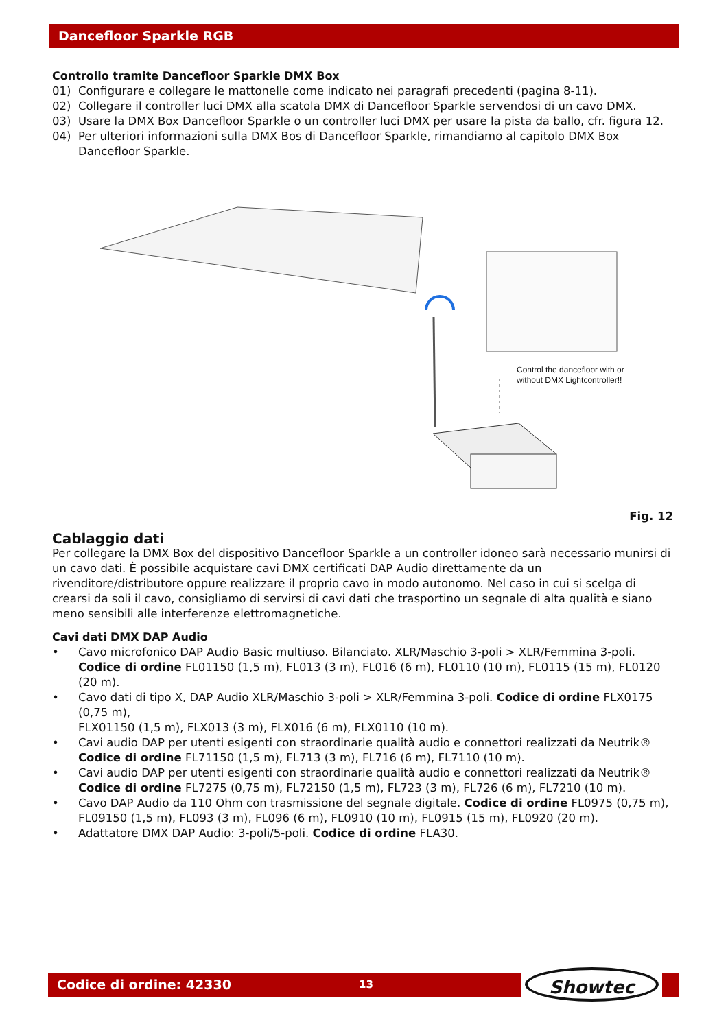Dancefloor Sparkle RGB
Controllo tramite Dancefloor Sparkle DMX Box
01) Configurare e collegare le mattonelle come indicato nei paragrafi precedenti (pagina 8-11).
02) Collegare il controller luci DMX alla scatola DMX di Dancefloor Sparkle servendosi di un cavo DMX.
03) Usare la DMX Box Dancefloor Sparkle o un controller luci DMX per usare la pista da ballo, cfr. figura 12.
04) Per ulteriori informazioni sulla DMX Bos di Dancefloor Sparkle, rimandiamo al capitolo DMX Box Dancefloor Sparkle.
Control the dancefloor with or
without DMX Lightcontroller!!
Fig. 12
Cablaggio dati
Per collegare la DMX Box del dispositivo Dancefloor Sparkle a un controller idoneo sarà necessario munirsi di un cavo dati. È possibile acquistare cavi DMX certificati DAP Audio direttamente da un rivenditore/distributore oppure realizzare il proprio cavo in modo autonomo. Nel caso in cui si scelga di crearsi da soli il cavo, consigliamo di servirsi di cavi dati che trasportino un segnale di alta qualità e siano meno sensibili alle interferenze elettromagnetiche.
Cavi dati DMX DAP Audio
• Cavo microfonico DAP Audio Basic multiuso. Bilanciato. XLR/Maschio 3-poli > XLR/Femmina 3-poli. Codice di ordine FL01150 (1,5 m), FL013 (3 m), FL016 (6 m), FL0110 (10 m), FL0115 (15 m), FL0120 (20 m).
• Cavo dati di tipo X, DAP Audio XLR/Maschio 3-poli > XLR/Femmina 3-poli. Codice di ordine FLX0175 (0,75 m),
FLX01150 (1,5 m), FLX013 (3 m), FLX016 (6 m), FLX0110 (10 m).
• Cavi audio DAP per utenti esigenti con straordinarie qualità audio e connettori realizzati da Neutrik® Codice di ordine FL71150 (1,5 m), FL713 (3 m), FL716 (6 m), FL7110 (10 m).
• Cavi audio DAP per utenti esigenti con straordinarie qualità audio e connettori realizzati da Neutrik® Codice di ordine FL7275 (0,75 m), FL72150 (1,5 m), FL723 (3 m), FL726 (6 m), FL7210 (10 m).
• Cavo DAP Audio da 110 Ohm con trasmissione del segnale digitale. Codice di ordine FL0975 (0,75 m),
FL09150 (1,5 m), FL093 (3 m), FL096 (6 m), FL0910 (10 m), FL0915 (15 m), FL0920 (20 m).
• Adattatore DMX DAP Audio: 3-poli/5-poli. Codice di ordine FLA30.
Codice di ordine: 42330 13 Showtec